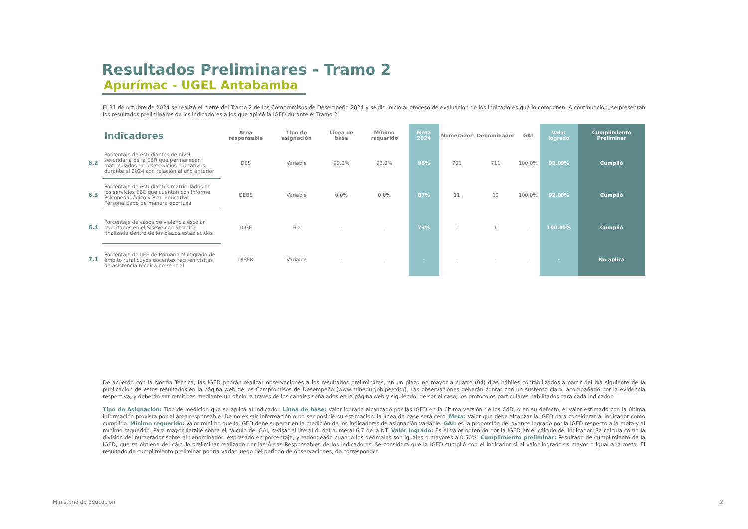Resultados Preliminares - Tramo 2
Apurímac - UGEL Antabamba
El 31 de octubre de 2024 se realizó el cierre del Tramo 2 de los Compromisos de Desempeño 2024 y se dio inicio al proceso de evaluación de los indicadores que lo componen. A continuación, se presentan los resultados preliminares de los indicadores a los que aplicó la IGED durante el Tramo 2.
| | Indicadores | Área responsable | Tipo de asignación | Línea de base | Mínimo requerido | Meta 2024 | Numerador | Denominador | GAI | Valor logrado | Cumplimiento Preliminar |
| --- | --- | --- | --- | --- | --- | --- | --- | --- | --- | --- | --- |
| 6.2 | Porcentaje de estudiantes de nivel secundaria de la EBR que permanecen matriculados en los servicios educativos durante el 2024 con relación al año anterior | DES | Variable | 99.0% | 93.0% | 98% | 701 | 711 | 100.0% | 99.00% | Cumplió |
| 6.3 | Porcentaje de estudiantes matriculados en los servicios EBE que cuentan con Informe Psicopedagógico y Plan Educativo Personalizado de manera oportuna | DEBE | Variable | 0.0% | 0.0% | 87% | 11 | 12 | 100.0% | 92.00% | Cumplió |
| 6.4 | Porcentaje de casos de violencia escolar reportados en el SíseVe con atención finalizada dentro de los plazos establecidos | DIGE | Fija | - | - | 73% | 1 | 1 | - | 100.00% | Cumplió |
| 7.1 | Porcentaje de IIEE de Primaria Multigrado de ámbito rural cuyos docentes reciben visitas de asistencia técnica presencial | DISER | Variable | - | - | - | - | - | - | - | No aplica |
De acuerdo con la Norma Técnica, las IGED podrán realizar observaciones a los resultados preliminares, en un plazo no mayor a cuatro (04) días hábiles contabilizados a partir del día siguiente de la publicación de estos resultados en la página web de los Compromisos de Desempeño (www.minedu.gob.pe/cdd/). Las observaciones deberán contar con un sustento claro, acompañado por la evidencia respectiva, y deberán ser remitidas mediante un oficio, a través de los canales señalados en la página web y siguiendo, de ser el caso, los protocolos particulares habilitados para cada indicador.
Tipo de Asignación: Tipo de medición que se aplica al indicador. Línea de base: Valor logrado alcanzado por las IGED en la última versión de los CdD, o en su defecto, el valor estimado con la última información provista por el área responsable. De no existir información o no ser posible su estimación, la línea de base será cero. Meta: Valor que debe alcanzar la IGED para considerar al indicador como cumplido. Mínimo requerido: Valor mínimo que la IGED debe superar en la medición de los indicadores de asignación variable. GAI: es la proporción del avance logrado por la IGED respecto a la meta y al mínimo requerido. Para mayor detalle sobre el cálculo del GAI, revisar el literal d. del numeral 6.7 de la NT. Valor logrado: Es el valor obtenido por la IGED en el cálculo del indicador. Se calcula como la división del numerador sobre el denominador, expresado en porcentaje, y redondeado cuando los decimales son iguales o mayores a 0.50%. Cumplimiento preliminar: Resultado de cumplimiento de la IGED, que se obtiene del cálculo preliminar realizado por las Áreas Responsables de los indicadores. Se considera que la IGED cumplió con el indicador si el valor logrado es mayor o igual a la meta. El resultado de cumplimiento preliminar podría variar luego del periodo de observaciones, de corresponder.
Ministerio de Educación 2